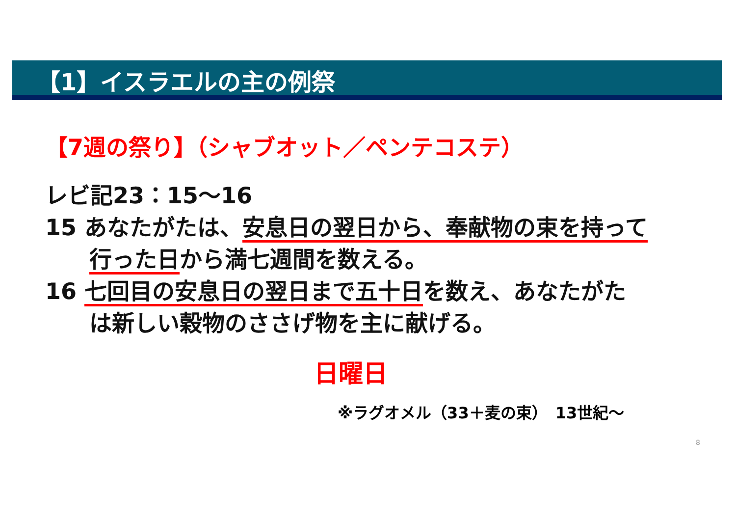【1】イスラエルの主の例祭
【7週の祭り】（シャブオット／ペンテコステ）
レビ記23：15～16
15 あなたがたは、安息日の翌日から、奉献物の束を持って
行った日から満七週間を数える。
16 七回目の安息日の翌日まで五十日を数え、あなたがた
は新しい穀物のささげ物を主に献げる。
日曜日
※ラグオメル（33＋麦の束）　13世紀～
8